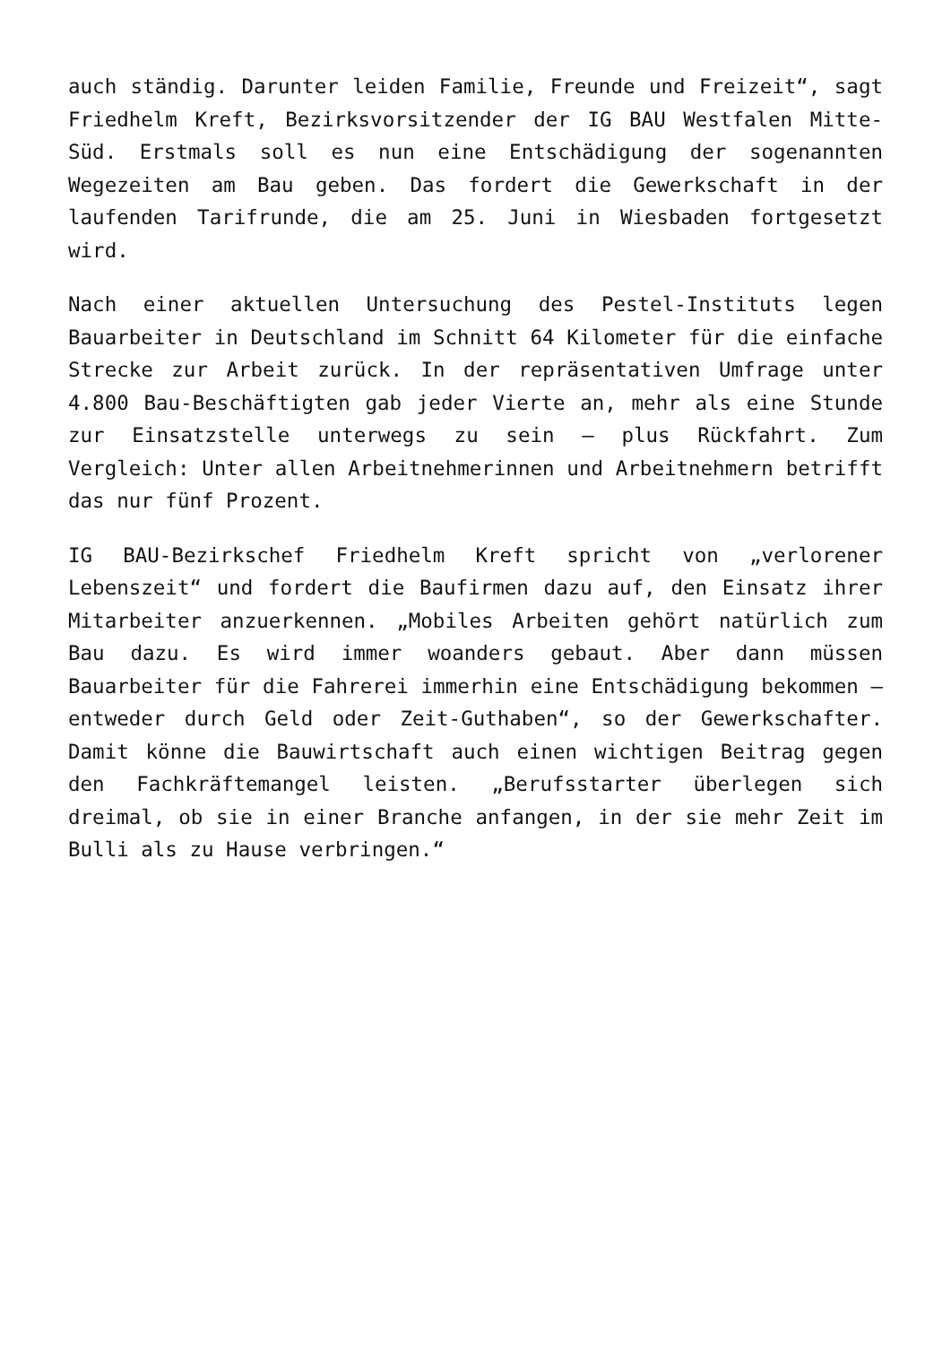auch ständig. Darunter leiden Familie, Freunde und Freizeit“, sagt Friedhelm Kreft, Bezirksvorsitzender der IG BAU Westfalen Mitte-Süd. Erstmals soll es nun eine Entschädigung der sogenannten Wegezeiten am Bau geben. Das fordert die Gewerkschaft in der laufenden Tarifrunde, die am 25. Juni in Wiesbaden fortgesetzt wird.
Nach einer aktuellen Untersuchung des Pestel-Instituts legen Bauarbeiter in Deutschland im Schnitt 64 Kilometer für die einfache Strecke zur Arbeit zurück. In der repräsentativen Umfrage unter 4.800 Bau-Beschäftigten gab jeder Vierte an, mehr als eine Stunde zur Einsatzstelle unterwegs zu sein – plus Rückfahrt. Zum Vergleich: Unter allen Arbeitnehmerinnen und Arbeitnehmern betrifft das nur fünf Prozent.
IG BAU-Bezirkschef Friedhelm Kreft spricht von „verlorener Lebenszeit“ und fordert die Baufirmen dazu auf, den Einsatz ihrer Mitarbeiter anzuerkennen. „Mobiles Arbeiten gehört natürlich zum Bau dazu. Es wird immer woanders gebaut. Aber dann müssen Bauarbeiter für die Fahrerei immerhin eine Entschädigung bekommen – entweder durch Geld oder Zeit-Guthaben“, so der Gewerkschafter. Damit könne die Bauwirtschaft auch einen wichtigen Beitrag gegen den Fachkräftemangel leisten. „Berufsstarter überlegen sich dreimal, ob sie in einer Branche anfangen, in der sie mehr Zeit im Bulli als zu Hause verbringen.“